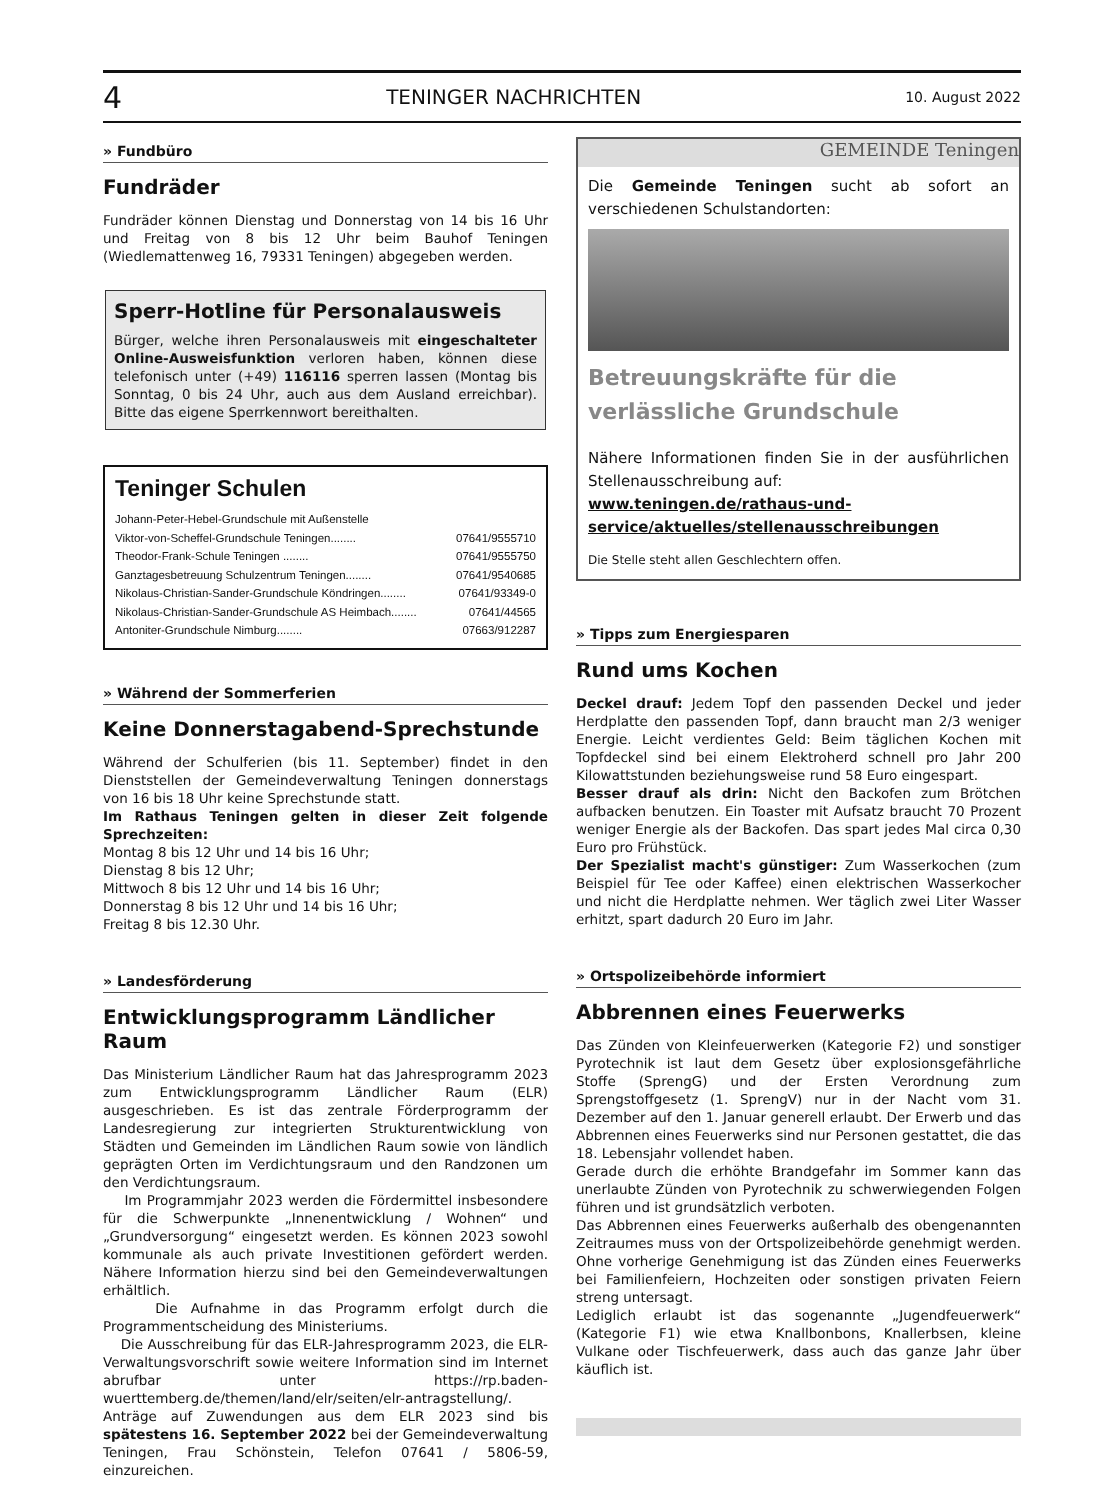4 TENINGER NACHRICHTEN 10. August 2022
» Fundbüro
Fundräder
Fundräder können Dienstag und Donnerstag von 14 bis 16 Uhr und Freitag von 8 bis 12 Uhr beim Bauhof Teningen (Wiedlemattenweg 16, 79331 Teningen) abgegeben werden.
Sperr-Hotline für Personalausweis
Bürger, welche ihren Personalausweis mit eingeschalteter Online-Ausweisfunktion verloren haben, können diese telefonisch unter (+49) 116116 sperren lassen (Montag bis Sonntag, 0 bis 24 Uhr, auch aus dem Ausland erreichbar). Bitte das eigene Sperrkennwort bereithalten.
Teninger Schulen
Johann-Peter-Hebel-Grundschule mit Außenstelle
Viktor-von-Scheffel-Grundschule Teningen........ 07641/9555710
Theodor-Frank-Schule Teningen ........ 07641/9555750
Ganztagesbetreuung Schulzentrum Teningen........ 07641/9540685
Nikolaus-Christian-Sander-Grundschule Köndringen........ 07641/93349-0
Nikolaus-Christian-Sander-Grundschule AS Heimbach........ 07641/44565
Antoniter-Grundschule Nimburg........ 07663/912287
» Während der Sommerferien
Keine Donnerstagabend-Sprechstunde
Während der Schulferien (bis 11. September) findet in den Dienststellen der Gemeindeverwaltung Teningen donnerstags von 16 bis 18 Uhr keine Sprechstunde statt.
Im Rathaus Teningen gelten in dieser Zeit folgende Sprechzeiten:
Montag 8 bis 12 Uhr und 14 bis 16 Uhr;
Dienstag 8 bis 12 Uhr;
Mittwoch 8 bis 12 Uhr und 14 bis 16 Uhr;
Donnerstag 8 bis 12 Uhr und 14 bis 16 Uhr;
Freitag 8 bis 12.30 Uhr.
» Landesförderung
Entwicklungsprogramm Ländlicher Raum
Das Ministerium Ländlicher Raum hat das Jahresprogramm 2023 zum Entwicklungsprogramm Ländlicher Raum (ELR) ausgeschrieben. Es ist das zentrale Förderprogramm der Landesregierung zur integrierten Strukturentwicklung von Städten und Gemeinden im Ländlichen Raum sowie von ländlich geprägten Orten im Verdichtungsraum und den Randzonen um den Verdichtungsraum.
Im Programmjahr 2023 werden die Fördermittel insbesondere für die Schwerpunkte „Innenentwicklung / Wohnen“ und „Grundversorgung“ eingesetzt werden. Es können 2023 sowohl kommunale als auch private Investitionen gefördert werden. Nähere Information hierzu sind bei den Gemeindeverwaltungen erhältlich.
Die Aufnahme in das Programm erfolgt durch die Programmentscheidung des Ministeriums.
Die Ausschreibung für das ELR-Jahresprogramm 2023, die ELR-Verwaltungsvorschrift sowie weitere Information sind im Internet abrufbar unter https://rp.baden-wuerttemberg.de/themen/land/elr/seiten/elr-antragstellung/. Anträge auf Zuwendungen aus dem ELR 2023 sind bis spätestens 16. September 2022 bei der Gemeindeverwaltung Teningen, Frau Schönstein, Telefon 07641 / 5806-59, einzureichen.
GEMEINDE Teningen
Die Gemeinde Teningen sucht ab sofort an verschiedenen Schulstandorten:
Betreuungskräfte für die verlässliche Grundschule
Nähere Informationen finden Sie in der ausführlichen Stellenausschreibung auf:
www.teningen.de/rathaus-und-service/aktuelles/stellenausschreibungen
Die Stelle steht allen Geschlechtern offen.
» Tipps zum Energiesparen
Rund ums Kochen
Deckel drauf: Jedem Topf den passenden Deckel und jeder Herdplatte den passenden Topf, dann braucht man 2/3 weniger Energie. Leicht verdientes Geld: Beim täglichen Kochen mit Topfdeckel sind bei einem Elektroherd schnell pro Jahr 200 Kilowattstunden beziehungsweise rund 58 Euro eingespart.
Besser drauf als drin: Nicht den Backofen zum Brötchen aufbacken benutzen. Ein Toaster mit Aufsatz braucht 70 Prozent weniger Energie als der Backofen. Das spart jedes Mal circa 0,30 Euro pro Frühstück.
Der Spezialist macht's günstiger: Zum Wasserkochen (zum Beispiel für Tee oder Kaffee) einen elektrischen Wasserkocher und nicht die Herdplatte nehmen. Wer täglich zwei Liter Wasser erhitzt, spart dadurch 20 Euro im Jahr.
» Ortspolizeibehörde informiert
Abbrennen eines Feuerwerks
Das Zünden von Kleinfeuerwerken (Kategorie F2) und sonstiger Pyrotechnik ist laut dem Gesetz über explosionsgefährliche Stoffe (SprengG) und der Ersten Verordnung zum Sprengstoffgesetz (1. SprengV) nur in der Nacht vom 31. Dezember auf den 1. Januar generell erlaubt. Der Erwerb und das Abbrennen eines Feuerwerks sind nur Personen gestattet, die das 18. Lebensjahr vollendet haben.
Gerade durch die erhöhte Brandgefahr im Sommer kann das unerlaubte Zünden von Pyrotechnik zu schwerwiegenden Folgen führen und ist grundsätzlich verboten.
Das Abbrennen eines Feuerwerks außerhalb des obengenannten Zeitraumes muss von der Ortspolizeibehörde genehmigt werden. Ohne vorherige Genehmigung ist das Zünden eines Feuerwerks bei Familienfeiern, Hochzeiten oder sonstigen privaten Feiern streng untersagt.
Lediglich erlaubt ist das sogenannte „Jugendfeuerwerk“ (Kategorie F1) wie etwa Knallbonbons, Knallerbsen, kleine Vulkane oder Tischfeuerwerk, dass auch das ganze Jahr über käuflich ist.